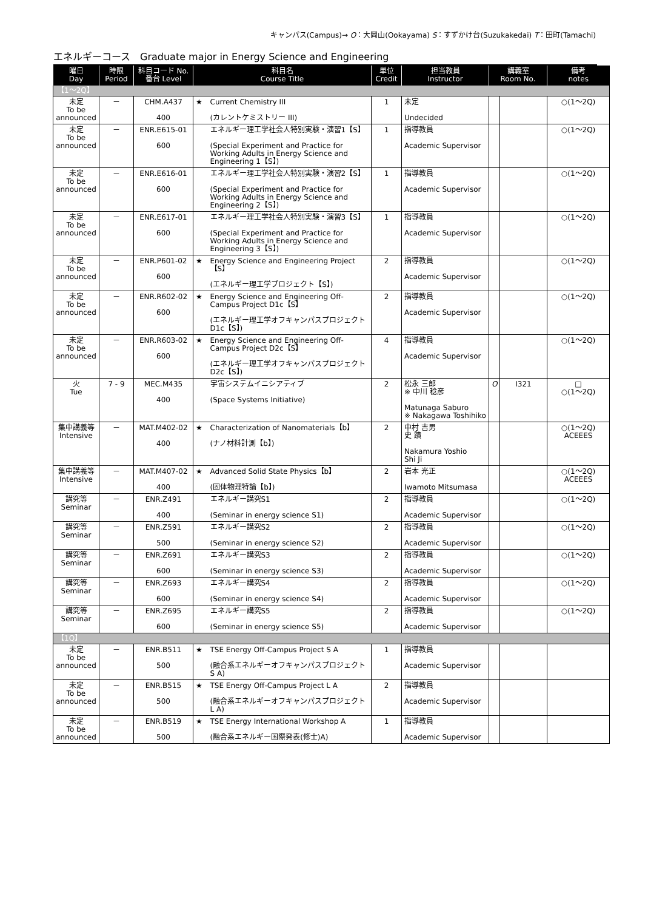キャンパス(Campus)→ O：大岡山(Ookayama) S：すずかけ台(Suzukakedai) T：田町(Tamachi)
エネルギーコース　Graduate major in Energy Science and Engineering
| 曜日 Day | 時限 Period | 科目コード No. 番台 Level | 科目名 Course Title | | 単位 Credit | 担当教員 Instructor | 講義室 Room No. | | 備考 notes |
| --- | --- | --- | --- | --- | --- | --- | --- | --- | --- |
| 【1～2Q】 | | | | | | | | | |
| 未定 To be announced | － | CHM.A437 400 | ★ | Current Chemistry III (カレントケミストリー III) | 1 | 未定 Undecided | | | ○(1～2Q) |
| 未定 To be announced | － | ENR.E615-01 600 | | エネルギー理工学社会人特別実験・演習1【S】 (Special Experiment and Practice for Working Adults in Energy Science and Engineering 1【S】) | 1 | 指導教員 Academic Supervisor | | | ○(1～2Q) |
| 未定 To be announced | － | ENR.E616-01 600 | | エネルギー理工学社会人特別実験・演習2【S】 (Special Experiment and Practice for Working Adults in Energy Science and Engineering 2【S】) | 1 | 指導教員 Academic Supervisor | | | ○(1～2Q) |
| 未定 To be announced | － | ENR.E617-01 600 | | エネルギー理工学社会人特別実験・演習3【S】 (Special Experiment and Practice for Working Adults in Energy Science and Engineering 3【S】) | 1 | 指導教員 Academic Supervisor | | | ○(1～2Q) |
| 未定 To be announced | － | ENR.P601-02 600 | ★ | Energy Science and Engineering Project【S】 (エネルギー理工学プロジェクト【S】) | 2 | 指導教員 Academic Supervisor | | | ○(1～2Q) |
| 未定 To be announced | － | ENR.R602-02 600 | ★ | Energy Science and Engineering Off-Campus Project D1c【S】 (エネルギー理工学オフキャンパスプロジェクトD1c【S】) | 2 | 指導教員 Academic Supervisor | | | ○(1～2Q) |
| 未定 To be announced | － | ENR.R603-02 600 | ★ | Energy Science and Engineering Off-Campus Project D2c【S】 (エネルギー理工学オフキャンパスプロジェクトD2c【S】) | 4 | 指導教員 Academic Supervisor | | | ○(1～2Q) |
| 火 Tue | 7 - 9 | MEC.M435 400 | | 宇宙システムイニシアティブ (Space Systems Initiative) | 2 | 松永 三郎 ※ 中川 稔彦 Matunaga Saburo ※ Nakagawa Toshihiko | O | I321 | □ ○(1～2Q) |
| 集中講義等 Intensive | － | MAT.M402-02 400 | ★ | Characterization of Nanomaterials【b】 (ナノ材料計測【b】) | 2 | 中村 吉男 史 蹟 Nakamura Yoshio Shi Ji | | | ○(1～2Q) ACEEES |
| 集中講義等 Intensive | － | MAT.M407-02 400 | ★ | Advanced Solid State Physics【b】 (固体物理特論【b】) | 2 | 岩本 光正 Iwamoto Mitsumasa | | | ○(1～2Q) ACEEES |
| 講究等 Seminar | － | ENR.Z491 400 | | エネルギー講究S1 (Seminar in energy science S1) | 2 | 指導教員 Academic Supervisor | | | ○(1～2Q) |
| 講究等 Seminar | － | ENR.Z591 500 | | エネルギー講究S2 (Seminar in energy science S2) | 2 | 指導教員 Academic Supervisor | | | ○(1～2Q) |
| 講究等 Seminar | － | ENR.Z691 600 | | エネルギー講究S3 (Seminar in energy science S3) | 2 | 指導教員 Academic Supervisor | | | ○(1～2Q) |
| 講究等 Seminar | － | ENR.Z693 600 | | エネルギー講究S4 (Seminar in energy science S4) | 2 | 指導教員 Academic Supervisor | | | ○(1～2Q) |
| 講究等 Seminar | － | ENR.Z695 600 | | エネルギー講究S5 (Seminar in energy science S5) | 2 | 指導教員 Academic Supervisor | | | ○(1～2Q) |
| 【1Q】 | | | | | | | | | |
| 未定 To be announced | － | ENR.B511 500 | ★ | TSE Energy Off-Campus Project S A (融合系エネルギーオフキャンパスプロジェクトS A) | 1 | 指導教員 Academic Supervisor | | | |
| 未定 To be announced | － | ENR.B515 500 | ★ | TSE Energy Off-Campus Project L A (融合系エネルギーオフキャンパスプロジェクトL A) | 2 | 指導教員 Academic Supervisor | | | |
| 未定 To be announced | － | ENR.B519 500 | ★ | TSE Energy International Workshop A (融合系エネルギー国際発表(修士)A) | 1 | 指導教員 Academic Supervisor | | | |